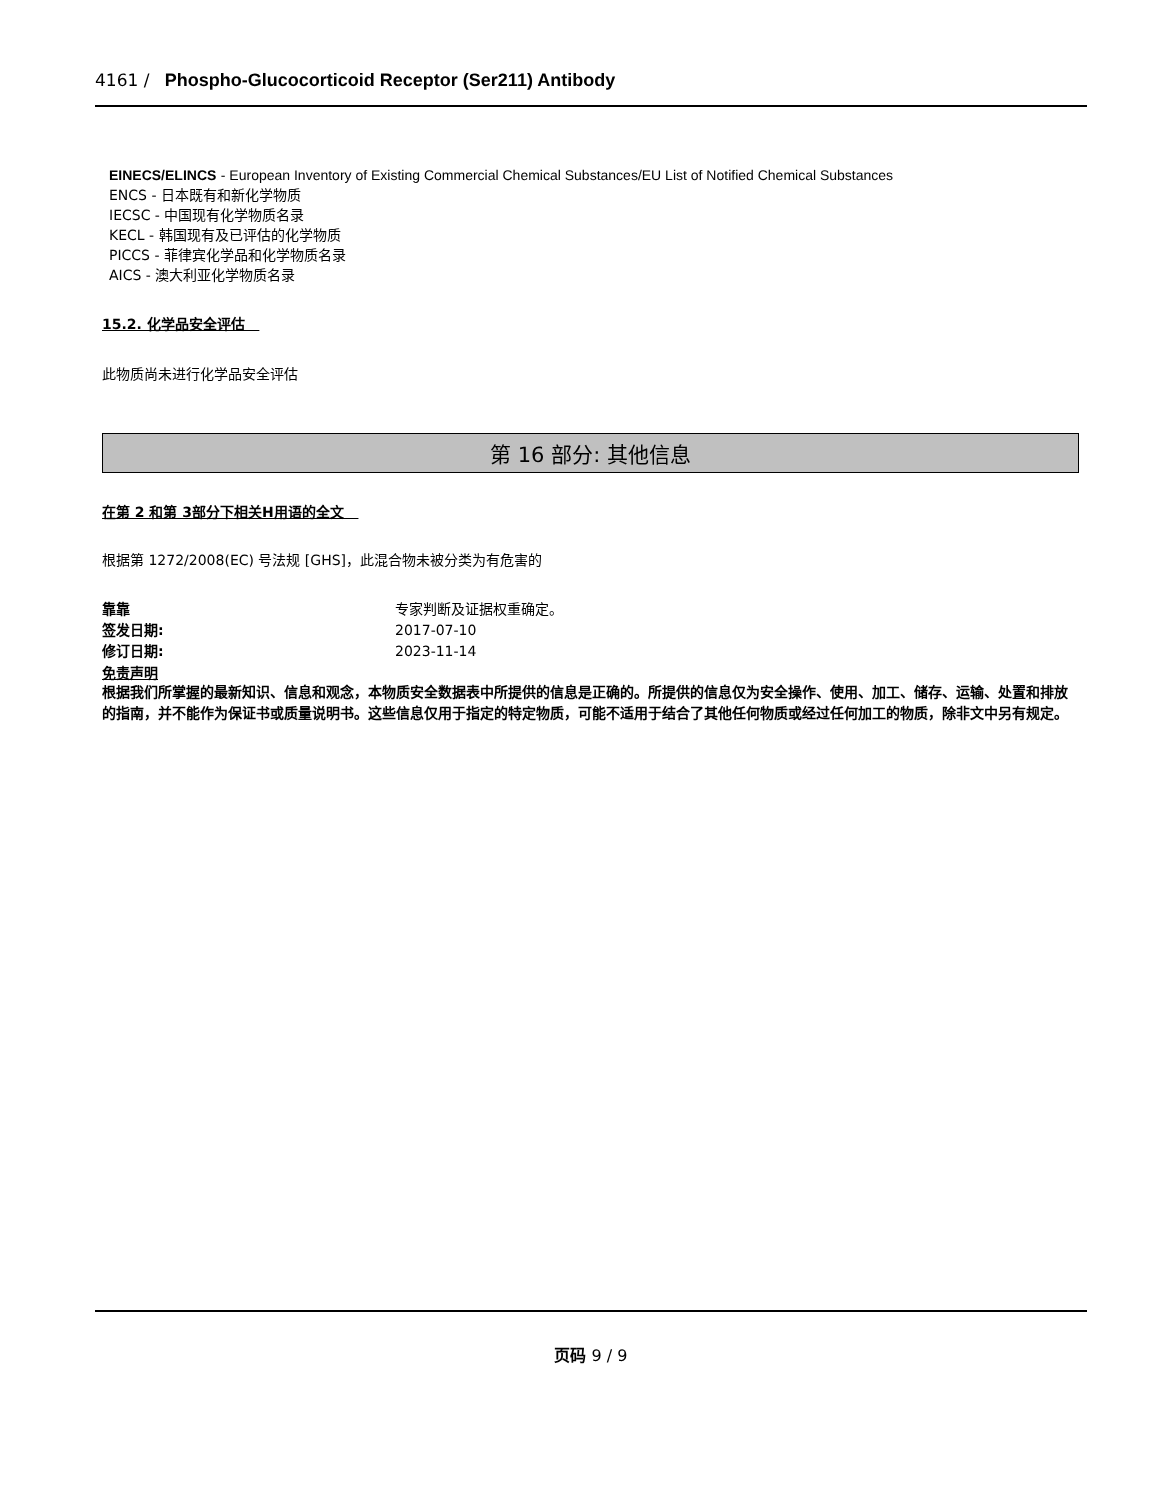4161 / Phospho-Glucocorticoid Receptor (Ser211) Antibody
EINECS/ELINCS - European Inventory of Existing Commercial Chemical Substances/EU List of Notified Chemical Substances
ENCS - 日本既有和新化学物质
IECSC - 中国现有化学物质名录
KECL - 韩国现有及已评估的化学物质
PICCS - 菲律宾化学品和化学物质名录
AICS - 澳大利亚化学物质名录
15.2. 化学品安全评估
此物质尚未进行化学品安全评估
第 16 部分: 其他信息
在第 2 和第 3部分下相关H用语的全文
根据第 1272/2008(EC) 号法规 [GHS]，此混合物未被分类为有危害的
靠靠 专家判断及证据权重确定。
签发日期: 2017-07-10
修订日期: 2023-11-14
免责声明
根据我们所掌握的最新知识、信息和观念，本物质安全数据表中所提供的信息是正确的。所提供的信息仅为安全操作、使用、加工、储存、运输、处置和排放的指南，并不能作为保证书或质量说明书。这些信息仅用于指定的特定物质，可能不适用于结合了其他任何物质或经过任何加工的物质，除非文中另有规定。
页码 9 / 9